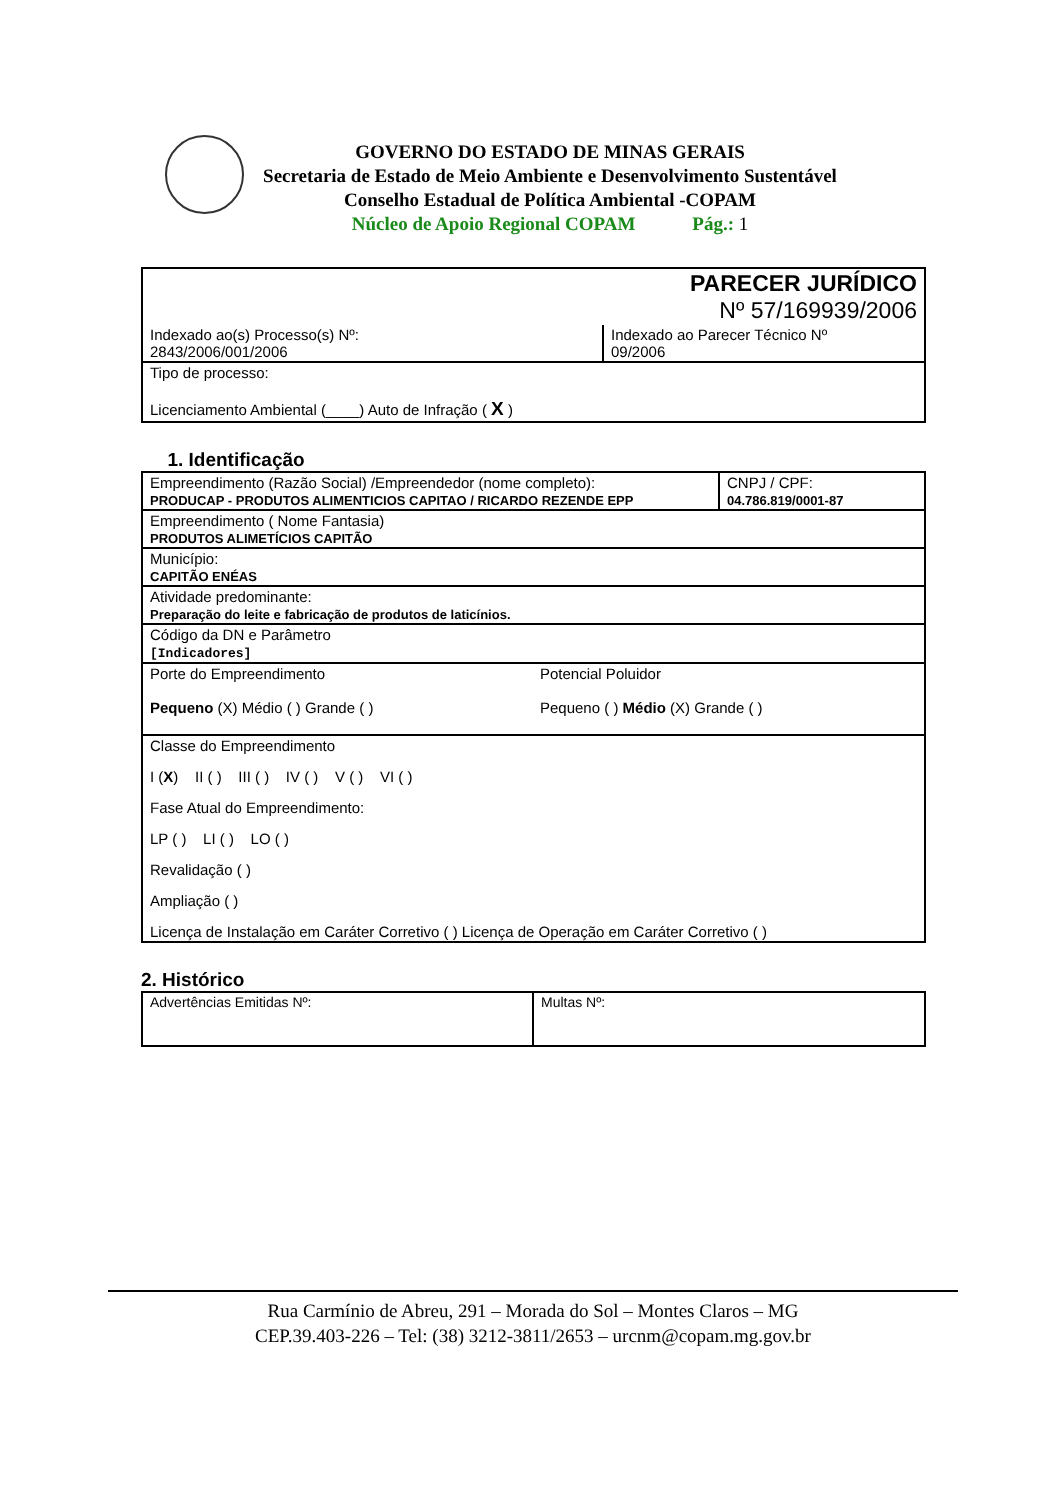GOVERNO DO ESTADO DE MINAS GERAIS
Secretaria de Estado de Meio Ambiente e Desenvolvimento Sustentável
Conselho Estadual de Política Ambiental -COPAM
Núcleo de Apoio Regional COPAM Pág.: 1
| PARECER JURÍDICO Nº 57/169939/2006 | |
| Indexado ao(s) Processo(s) Nº: 2843/2006/001/2006 | Indexado ao Parecer Técnico Nº 09/2006 |
| Tipo de processo: Licenciamento Ambiental (____) Auto de Infração ( X ) | |
1. Identificação
| Empreendimento (Razão Social) /Empreendedor (nome completo): PRODUCAP - PRODUTOS ALIMENTICIOS CAPITAO / RICARDO REZENDE EPP | CNPJ / CPF: 04.786.819/0001-87 |
| Empreendimento ( Nome Fantasia) PRODUTOS ALIMETÍCIOS CAPITÃO | |
| Município: CAPITÃO ENÉAS | |
| Atividade predominante: Preparação do leite e fabricação de produtos de laticínios. | |
| Código da DN e Parâmetro [Indicadores] | |
| Porte do Empreendimento Pequeno (X) Médio ( ) Grande ( ) Potencial Poluidor Pequeno ( ) Médio (X) Grande ( ) | |
| Classe do Empreendimento I ( X ) II ( ) III ( ) IV ( ) V ( ) VI ( ) Fase Atual do Empreendimento: LP ( ) LI ( ) LO ( ) Revalidação ( ) Ampliação ( ) Licença de Instalação em Caráter Corretivo ( ) Licença de Operação em Caráter Corretivo ( ) | |
2. Histórico
| Advertências Emitidas Nº: | Multas Nº: |
Rua Carmínio de Abreu, 291 – Morada do Sol – Montes Claros – MG
CEP.39.403-226 – Tel: (38) 3212-3811/2653 – urcnm@copam.mg.gov.br